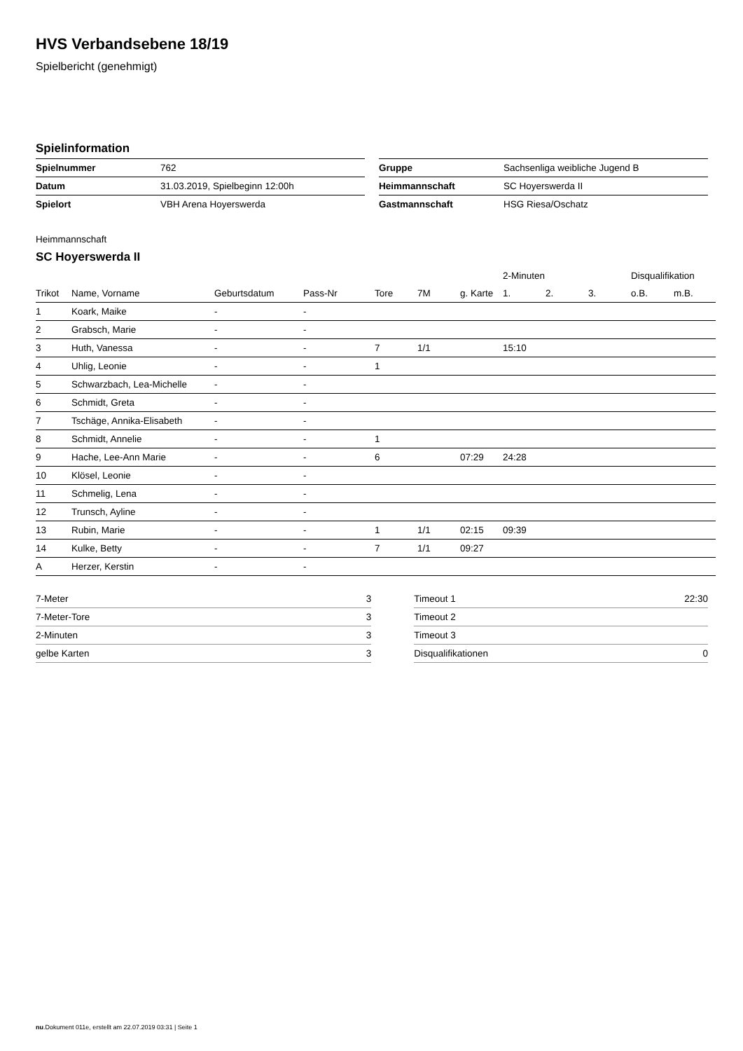HVS Verbandsebene 18/19
Spielbericht (genehmigt)
Spielinformation
| Spielnummer | 762 |
| Datum | 31.03.2019, Spielbeginn 12:00h |
| Spielort | VBH Arena Hoyerswerda |
| Gruppe | Sachsenliga weibliche Jugend B |
| Heimmannschaft | SC Hoyerswerda II |
| Gastmannschaft | HSG Riesa/Oschatz |
Heimmannschaft
SC Hoyerswerda II
| | | | | | | | 2-Minuten | | | Disqualifikation | |
| --- | --- | --- | --- | --- | --- | --- | --- | --- | --- | --- | --- |
| Trikot | Name, Vorname | Geburtsdatum | Pass-Nr | Tore | 7M | g. Karte | 1. | 2. | 3. | o.B. | m.B. |
| 1 | Koark, Maike | - | - | | | | | | | | |
| 2 | Grabsch, Marie | - | - | | | | | | | | |
| 3 | Huth, Vanessa | - | - | 7 | 1/1 | | 15:10 | | | | |
| 4 | Uhlig, Leonie | - | - | 1 | | | | | | | |
| 5 | Schwarzbach, Lea-Michelle | - | - | | | | | | | | |
| 6 | Schmidt, Greta | - | - | | | | | | | | |
| 7 | Tschäge, Annika-Elisabeth | - | - | | | | | | | | |
| 8 | Schmidt, Annelie | - | - | 1 | | | | | | | |
| 9 | Hache, Lee-Ann Marie | - | - | 6 | | 07:29 | 24:28 | | | | |
| 10 | Klösel, Leonie | - | - | | | | | | | | |
| 11 | Schmelig, Lena | - | - | | | | | | | | |
| 12 | Trunsch, Ayline | - | - | | | | | | | | |
| 13 | Rubin, Marie | - | - | 1 | 1/1 | 02:15 | 09:39 | | | | |
| 14 | Kulke, Betty | - | - | 7 | 1/1 | 09:27 | | | | | |
| A | Herzer, Kerstin | - | - | | | | | | | | |
| 7-Meter | 3 |
| 7-Meter-Tore | 3 |
| 2-Minuten | 3 |
| gelbe Karten | 3 |
| Timeout 1 | 22:30 |
| Timeout 2 | |
| Timeout 3 | |
| Disqualifikationen | 0 |
nu.Dokument 011e, erstellt am 22.07.2019 03:31 | Seite 1